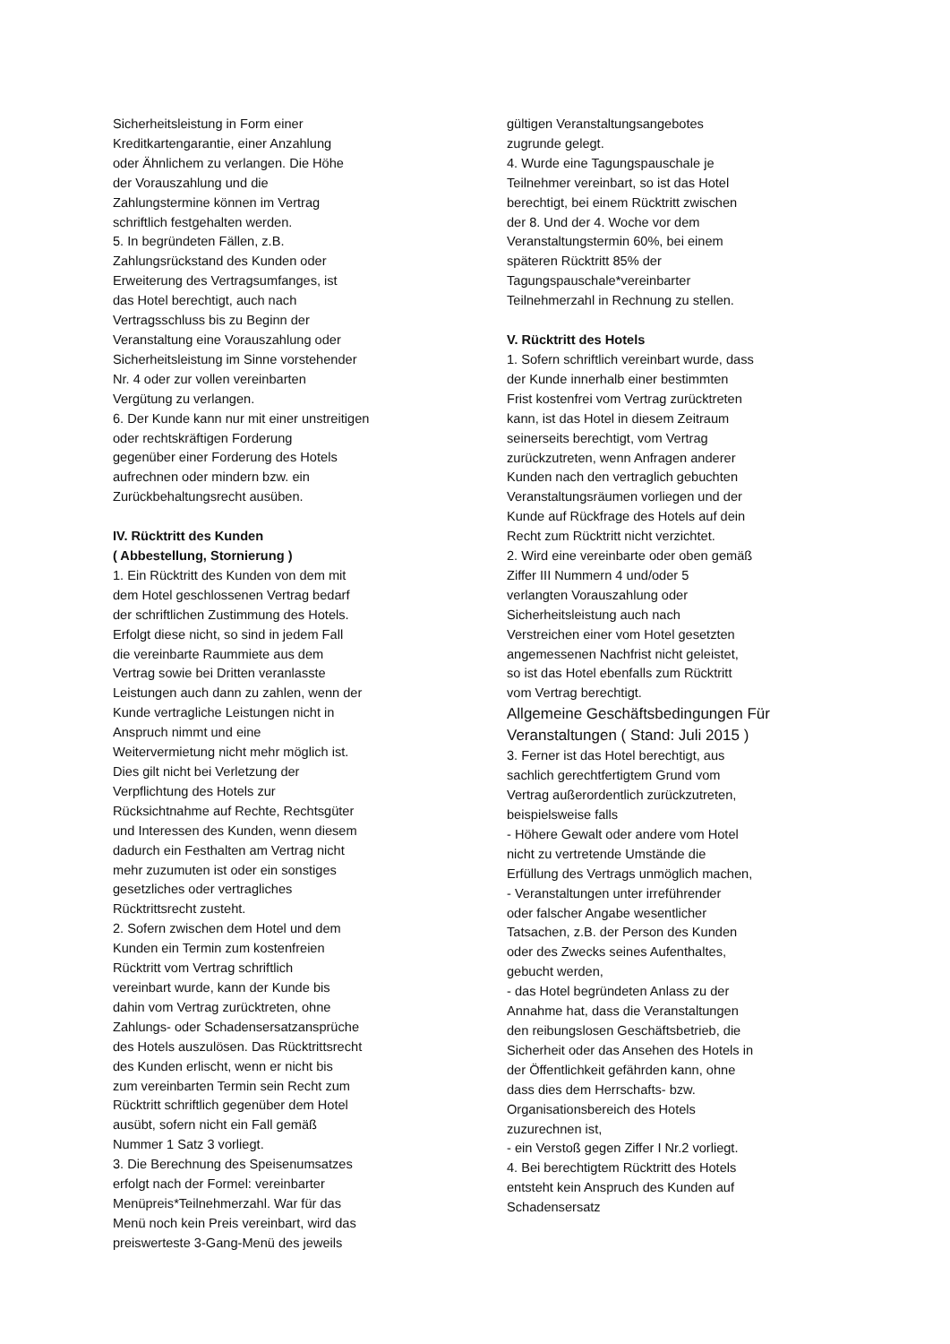Sicherheitsleistung in Form einer
Kreditkartengarantie, einer Anzahlung
oder Ähnlichem zu verlangen. Die Höhe
der Vorauszahlung und die
Zahlungstermine können im Vertrag
schriftlich festgehalten werden.
5. In begründeten Fällen, z.B.
Zahlungsrückstand des Kunden oder
Erweiterung des Vertragsumfanges, ist
das Hotel berechtigt, auch nach
Vertragsschluss bis zu Beginn der
Veranstaltung eine Vorauszahlung oder
Sicherheitsleistung im Sinne vorstehender
Nr. 4 oder zur vollen vereinbarten
Vergütung zu verlangen.
6. Der Kunde kann nur mit einer unstreitigen
oder rechtskräftigen Forderung
gegenüber einer Forderung des Hotels
aufrechnen oder mindern bzw. ein
Zurückbehaltungsrecht ausüben.
IV. Rücktritt des Kunden
( Abbestellung, Stornierung )
1. Ein Rücktritt des Kunden von dem mit
dem Hotel geschlossenen Vertrag bedarf
der schriftlichen Zustimmung des Hotels.
Erfolgt diese nicht, so sind in jedem Fall
die vereinbarte Raummiete aus dem
Vertrag sowie bei Dritten veranlasste
Leistungen auch dann zu zahlen, wenn der
Kunde vertragliche Leistungen nicht in
Anspruch nimmt und eine
Weitervermietung nicht mehr möglich ist.
Dies gilt nicht bei Verletzung der
Verpflichtung des Hotels zur
Rücksichtnahme auf Rechte, Rechtsgüter
und Interessen des Kunden, wenn diesem
dadurch ein Festhalten am Vertrag nicht
mehr zuzumuten ist oder ein sonstiges
gesetzliches oder vertragliches
Rücktrittsrecht zusteht.
2. Sofern zwischen dem Hotel und dem
Kunden ein Termin zum kostenfreien
Rücktritt vom Vertrag schriftlich
vereinbart wurde, kann der Kunde bis
dahin vom Vertrag zurücktreten, ohne
Zahlungs- oder Schadensersatzansprüche
des Hotels auszulösen. Das Rücktrittsrecht
des Kunden erlischt, wenn er nicht bis
zum vereinbarten Termin sein Recht zum
Rücktritt schriftlich gegenüber dem Hotel
ausübt, sofern nicht ein Fall gemäß
Nummer 1 Satz 3 vorliegt.
3. Die Berechnung des Speisenumsatzes
erfolgt nach der Formel: vereinbarter
Menüpreis*Teilnehmerzahl. War für das
Menü noch kein Preis vereinbart, wird das
preiswerteste 3-Gang-Menü des jeweils
gültigen Veranstaltungsangebotes
zugrunde gelegt.
4. Wurde eine Tagungspauschale je
Teilnehmer vereinbart, so ist das Hotel
berechtigt, bei einem Rücktritt zwischen
der 8. Und der 4. Woche vor dem
Veranstaltungstermin 60%, bei einem
späteren Rücktritt 85% der
Tagungspauschale*vereinbarter
Teilnehmerzahl in Rechnung zu stellen.
V. Rücktritt des Hotels
1. Sofern schriftlich vereinbart wurde, dass
der Kunde innerhalb einer bestimmten
Frist kostenfrei vom Vertrag zurücktreten
kann, ist das Hotel in diesem Zeitraum
seinerseits berechtigt, vom Vertrag
zurückzutreten, wenn Anfragen anderer
Kunden nach den vertraglich gebuchten
Veranstaltungsräumen vorliegen und der
Kunde auf Rückfrage des Hotels auf dein
Recht zum Rücktritt nicht verzichtet.
2. Wird eine vereinbarte oder oben gemäß
Ziffer III Nummern 4 und/oder 5
verlangten Vorauszahlung oder
Sicherheitsleistung auch nach
Verstreichen einer vom Hotel gesetzten
angemessenen Nachfrist nicht geleistet,
so ist das Hotel ebenfalls zum Rücktritt
vom Vertrag berechtigt.
Allgemeine Geschäftsbedingungen Für
Veranstaltungen ( Stand: Juli 2015 )
3. Ferner ist das Hotel berechtigt, aus
sachlich gerechtfertigtem Grund vom
Vertrag außerordentlich zurückzutreten,
beispielsweise falls
- Höhere Gewalt oder andere vom Hotel
nicht zu vertretende Umstände die
Erfüllung des Vertrags unmöglich machen,
- Veranstaltungen unter irreführender
oder falscher Angabe wesentlicher
Tatsachen, z.B. der Person des Kunden
oder des Zwecks seines Aufenthaltes,
gebucht werden,
- das Hotel begründeten Anlass zu der
Annahme hat, dass die Veranstaltungen
den reibungslosen Geschäftsbetrieb, die
Sicherheit oder das Ansehen des Hotels in
der Öffentlichkeit gefährden kann, ohne
dass dies dem Herrschafts- bzw.
Organisationsbereich des Hotels
zuzurechnen ist,
- ein Verstoß gegen Ziffer I Nr.2 vorliegt.
4. Bei berechtigtem Rücktritt des Hotels
entsteht kein Anspruch des Kunden auf
Schadensersatz